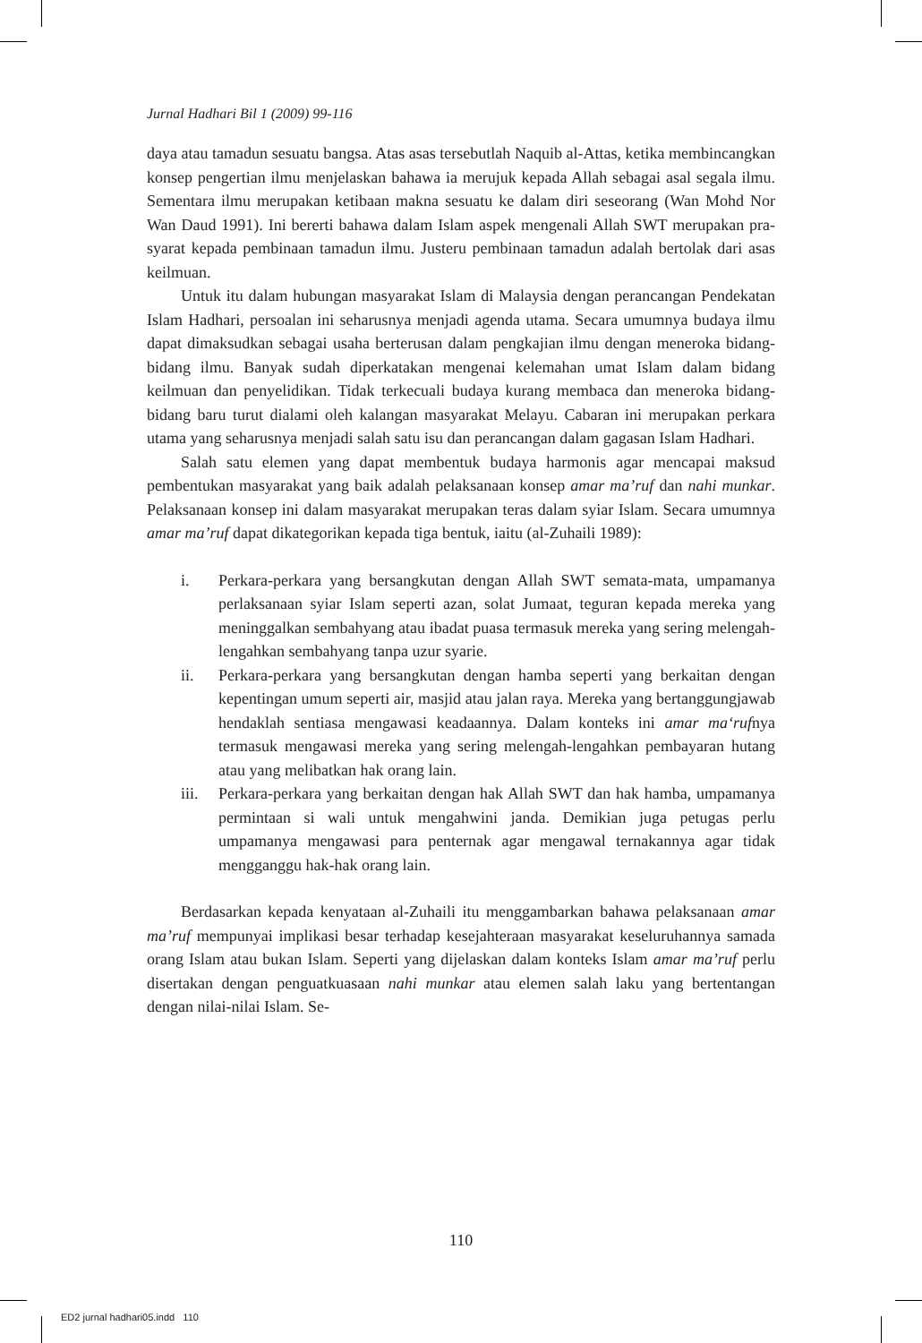Jurnal Hadhari Bil 1 (2009) 99-116
daya atau tamadun sesuatu bangsa. Atas asas tersebutlah Naquib al-Attas, ketika membincangkan konsep pengertian ilmu menjelaskan bahawa ia merujuk kepada Allah sebagai asal segala ilmu. Sementara ilmu merupakan ketibaan makna sesuatu ke dalam diri seseorang (Wan Mohd Nor Wan Daud 1991). Ini bererti bahawa dalam Islam aspek mengenali Allah SWT merupakan pra-syarat kepada pembinaan tamadun ilmu. Justeru pembinaan tamadun adalah bertolak dari asas keilmuan.
Untuk itu dalam hubungan masyarakat Islam di Malaysia dengan perancangan Pendekatan Islam Hadhari, persoalan ini seharusnya menjadi agenda utama. Secara umumnya budaya ilmu dapat dimaksudkan sebagai usaha berterusan dalam pengkajian ilmu dengan meneroka bidang-bidang ilmu. Banyak sudah diperkatakan mengenai kelemahan umat Islam dalam bidang keilmuan dan penyelidikan. Tidak terkecuali budaya kurang membaca dan meneroka bidang-bidang baru turut dialami oleh kalangan masyarakat Melayu. Cabaran ini merupakan perkara utama yang seharusnya menjadi salah satu isu dan perancangan dalam gagasan Islam Hadhari.
Salah satu elemen yang dapat membentuk budaya harmonis agar mencapai maksud pembentukan masyarakat yang baik adalah pelaksanaan konsep amar ma’ruf dan nahi munkar. Pelaksanaan konsep ini dalam masyarakat merupakan teras dalam syiar Islam. Secara umumnya amar ma’ruf dapat dikategorikan kepada tiga bentuk, iaitu (al-Zuhaili 1989):
i. Perkara-perkara yang bersangkutan dengan Allah SWT semata-mata, umpamanya perlaksanaan syiar Islam seperti azan, solat Jumaat, teguran kepada mereka yang meninggalkan sembahyang atau ibadat puasa termasuk mereka yang sering melengah-lengahkan sembahyang tanpa uzur syarie.
ii. Perkara-perkara yang bersangkutan dengan hamba seperti yang berkaitan dengan kepentingan umum seperti air, masjid atau jalan raya. Mereka yang bertanggungjawab hendaklah sentiasa mengawasi keadaannya. Dalam konteks ini amar ma‘rufnya termasuk mengawasi mereka yang sering melengah-lengahkan pembayaran hutang atau yang melibatkan hak orang lain.
iii. Perkara-perkara yang berkaitan dengan hak Allah SWT dan hak hamba, umpamanya permintaan si wali untuk mengahwini janda. Demikian juga petugas perlu umpamanya mengawasi para penternak agar mengawal ternakannya agar tidak mengganggu hak-hak orang lain.
Berdasarkan kepada kenyataan al-Zuhaili itu menggambarkan bahawa pelaksanaan amar ma’ruf mempunyai implikasi besar terhadap kesejahteraan masyarakat keseluruhannya samada orang Islam atau bukan Islam. Seperti yang dijelaskan dalam konteks Islam amar ma’ruf perlu disertakan dengan penguatkuasaan nahi munkar atau elemen salah laku yang bertentangan dengan nilai-nilai Islam. Se-
110
ED2 jurnal hadhari05.indd 110